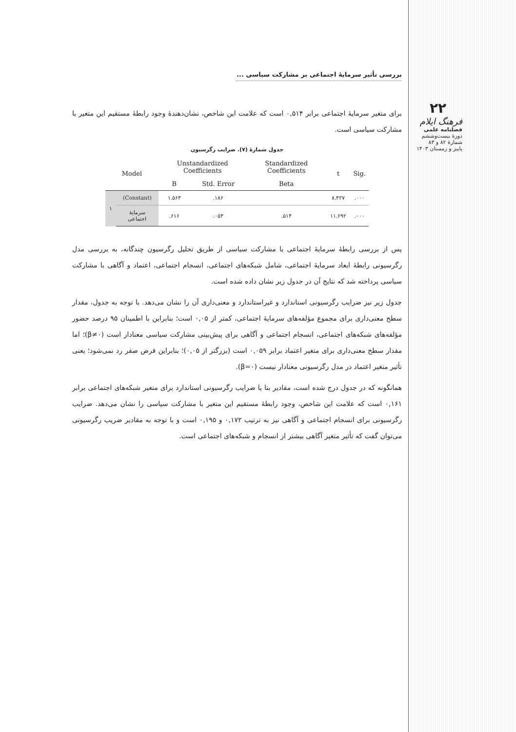۲۲
فرهنگ ایلام
فصلنامه علمی
دورهٔ بیست‌وششم
شمارهٔ ۸۲ و ۸۳
پاییز و زمستان ۱۴۰۳
بررسی تأثیر سرمایهٔ اجتماعی بر مشارکت سیاسی ...
برای متغیر سرمایهٔ اجتماعی برابر ۰,۵۱۴ است که علامت این شاخص، نشان‌دهندهٔ وجود رابطهٔ مستقیم این متغیر با مشارکت سیاسی است.
جدول شمارهٔ (۷). ضرایب رگرسیون
| Model | | Unstandardized Coefficients | | Standardized Coefficients | t | Sig. |
| --- | --- | --- | --- | --- | --- | --- |
| | | B | Std. Error | Beta | | |
| ۱ | (Constant) | ۱.۵۶۳ | .۱۸۶ | | ۸.۴۲۷ | .۰۰۰ |
| | سرمایهٔ اجتماعی | .۶۱۶ | .۰۵۳ | .۵۱۴ | ۱۱.۶۹۲ | .۰۰۰ |
پس از بررسی رابطهٔ سرمایهٔ اجتماعی با مشارکت سیاسی از طریق تحلیل رگرسیون چندگانه، به بررسی مدل رگرسیونی رابطهٔ ابعاد سرمایهٔ اجتماعی، شامل شبکه‌های اجتماعی، انسجام اجتماعی، اعتماد و آگاهی با مشارکت سیاسی پرداخته شد که نتایج آن در جدول زیر نشان داده شده است.
جدول زیر نیز ضرایب رگرسیونی استاندارد و غیراستاندارد و معنی‌داری آن را نشان می‌دهد. با توجه به جدول، مقدار سطح معنی‌داری برای مجموع مؤلفه‌های سرمایهٔ اجتماعی، کمتر از ۰,۰۵ است؛ بنابراین با اطمینان ۹۵ درصد حضور مؤلفه‌های شبکه‌های اجتماعی، انسجام اجتماعی و آگاهی برای پیش‌بینی مشارکت سیاسی معنادار است (β≠۰)؛ اما مقدار سطح معنی‌داری برای متغیر اعتماد برابر ۰,۰۵۹ است (بزرگتر از ۰,۰۵)؛ بنابراین فرض صفر رد نمی‌شود؛ یعنی تأثیر متغیر اعتماد در مدل رگرسیونی معنادار نیست (β=۰).
همانگونه که در جدول درج شده است، مقادیر بتا یا ضرایب رگرسیونی استاندارد برای متغیر شبکه‌های اجتماعی برابر ۰,۱۶۱ است که علامت این شاخص، وجود رابطهٔ مستقیم این متغیر با مشارکت سیاسی را نشان می‌دهد. ضرایب رگرسیونی برای انسجام اجتماعی و آگاهی نیز به ترتیب ۰,۱۷۲ و ۰,۱۹۵ است و با توجه به مقادیر ضریب رگرسیونی می‌توان گفت که تأثیر متغیر آگاهی بیشتر از انسجام و شبکه‌های اجتماعی است.